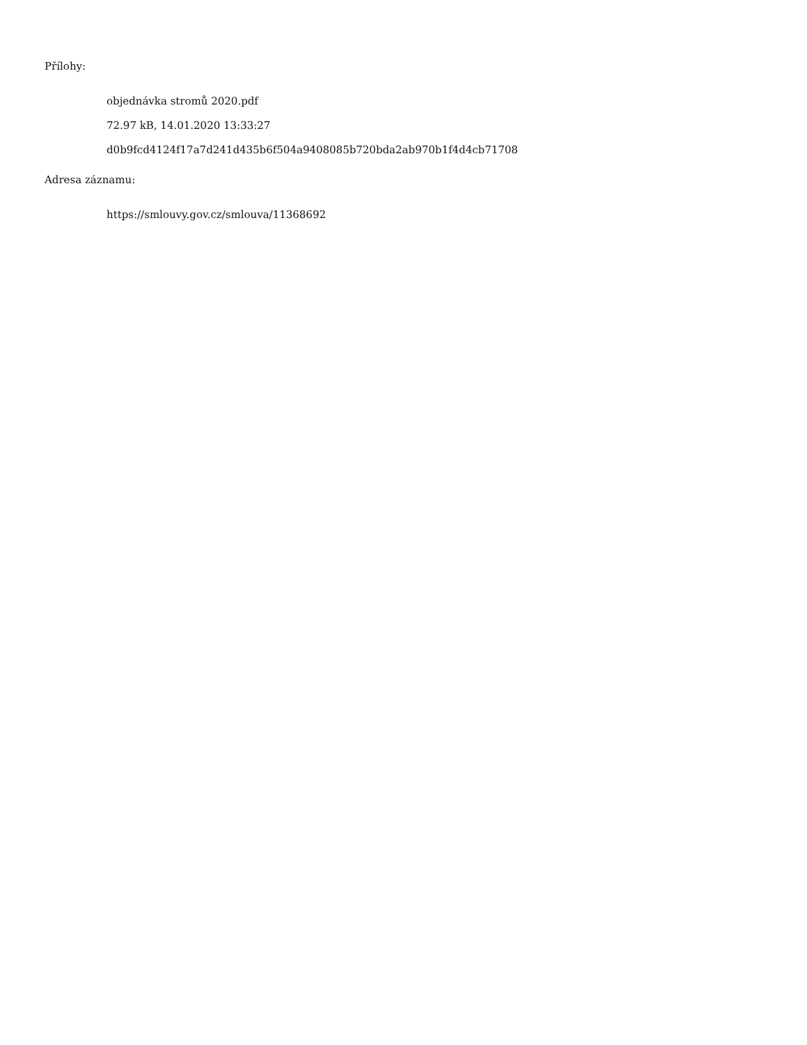Přílohy:
objednávka stromů 2020.pdf
72.97 kB, 14.01.2020 13:33:27
d0b9fcd4124f17a7d241d435b6f504a9408085b720bda2ab970b1f4d4cb71708
Adresa záznamu:
https://smlouvy.gov.cz/smlouva/11368692